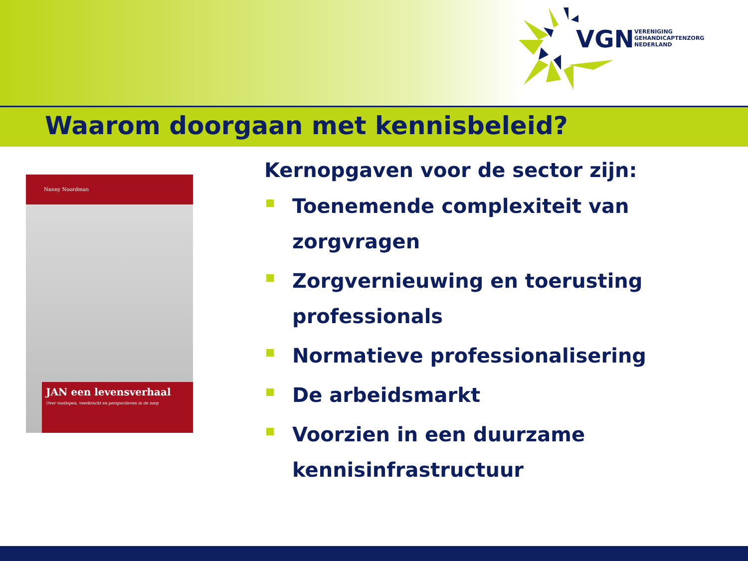VGN
VERENIGING
GEHANDICAPTENZORG
NEDERLAND
Waarom doorgaan met kennisbeleid?
Nanny Noordman
JAN een levensverhaal
Over vastlopen, veerkracht en perspectieven in de zorg
Kernopgaven voor de sector zijn:
Toenemende complexiteit van zorgvragen
Zorgvernieuwing en toerusting professionals
Normatieve professionalisering
De arbeidsmarkt
Voorzien in een duurzame kennisinfrastructuur